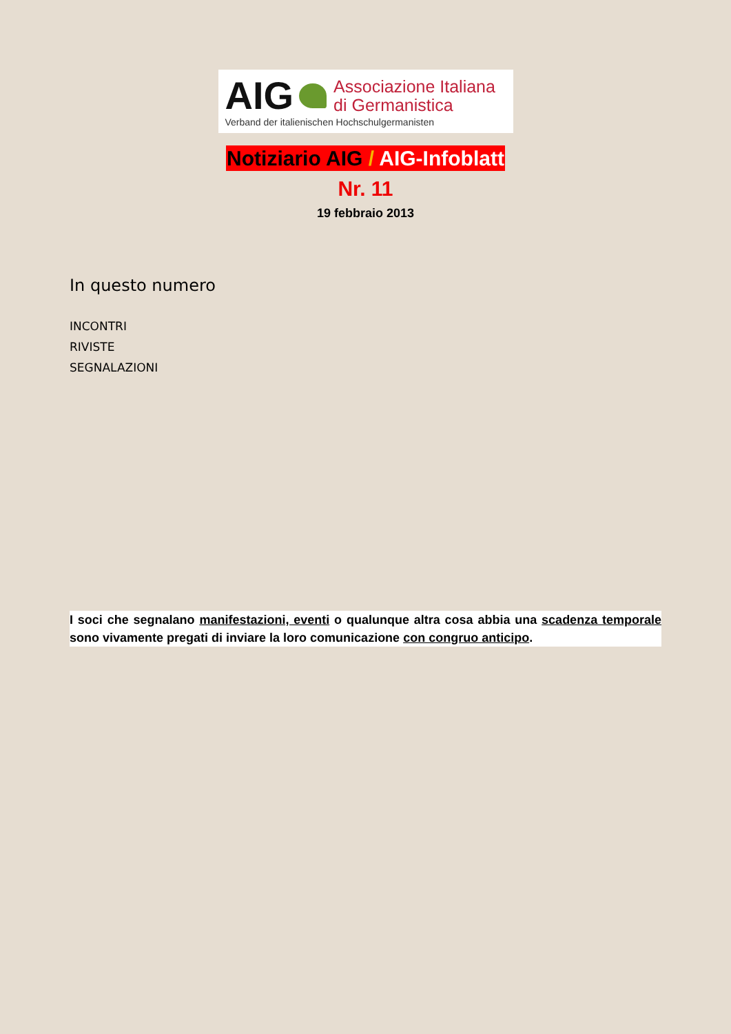AIG
Associazione Italiana
di Germanistica
Verband der italienischen Hochschulgermanisten
Notiziario AIG / AIG-Infoblatt
Nr. 11
19 febbraio 2013
In questo numero
INCONTRI
RIVISTE
SEGNALAZIONI
I soci che segnalano manifestazioni, eventi o qualunque altra cosa abbia una scadenza temporale sono vivamente pregati di inviare la loro comunicazione con congruo anticipo.